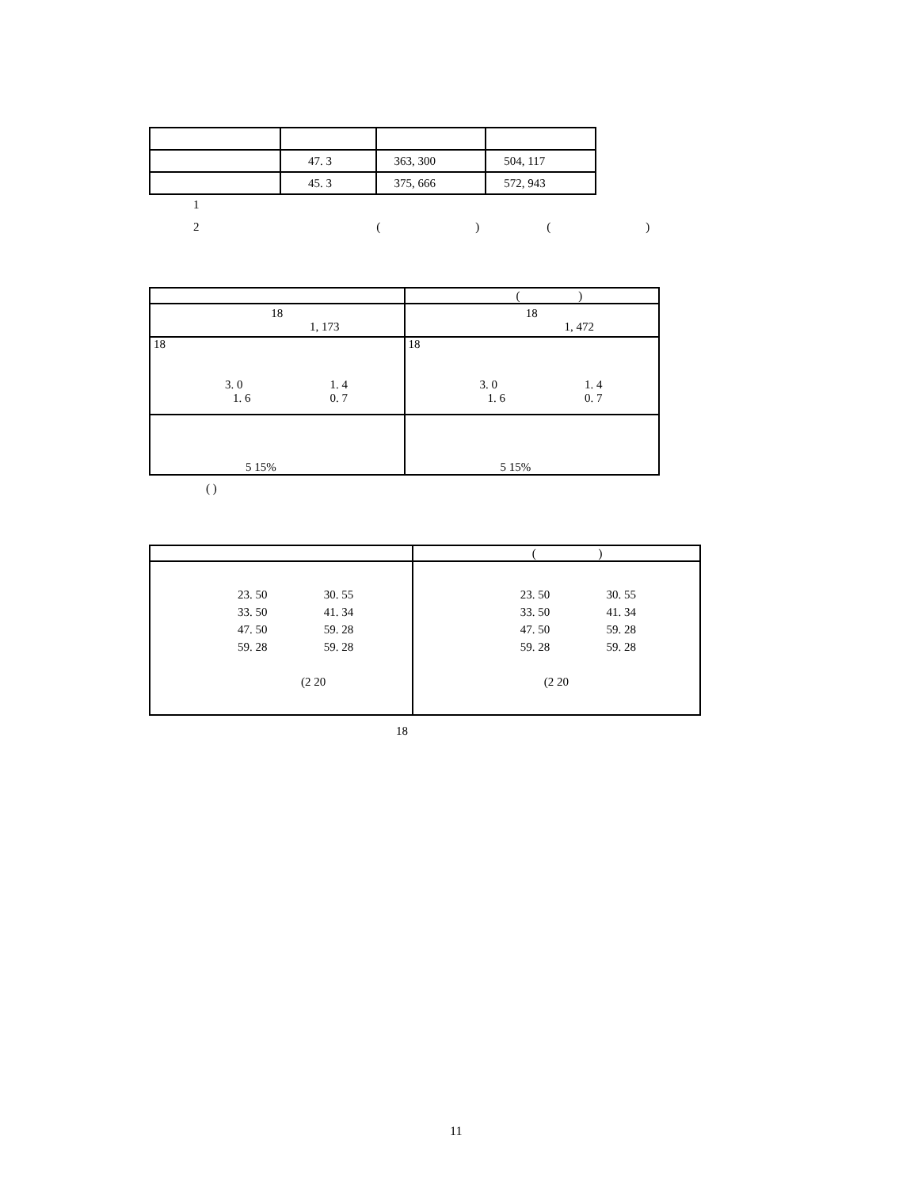| | 47. 3 | 363, 300 | 504, 117 |
| | 45. 3 | 375, 666 | 572, 943 |
1
2 () ()
| | ( ) |
| --- | --- |
| 18 1, 173 | 18 1, 472 |
| 18 3. 0 1. 4 1. 6 0. 7 | 18 3. 0 1. 4 1. 6 0. 7 |
| 5 15% | 5 15% |
( )
| | ( ) |
| --- | --- |
| 23. 50 30. 55 33. 50 41. 34 47. 50 59. 28 59. 28 59. 28 (2 20 | 23. 50 30. 55 33. 50 41. 34 47. 50 59. 28 59. 28 59. 28 (2 20 |
18
11